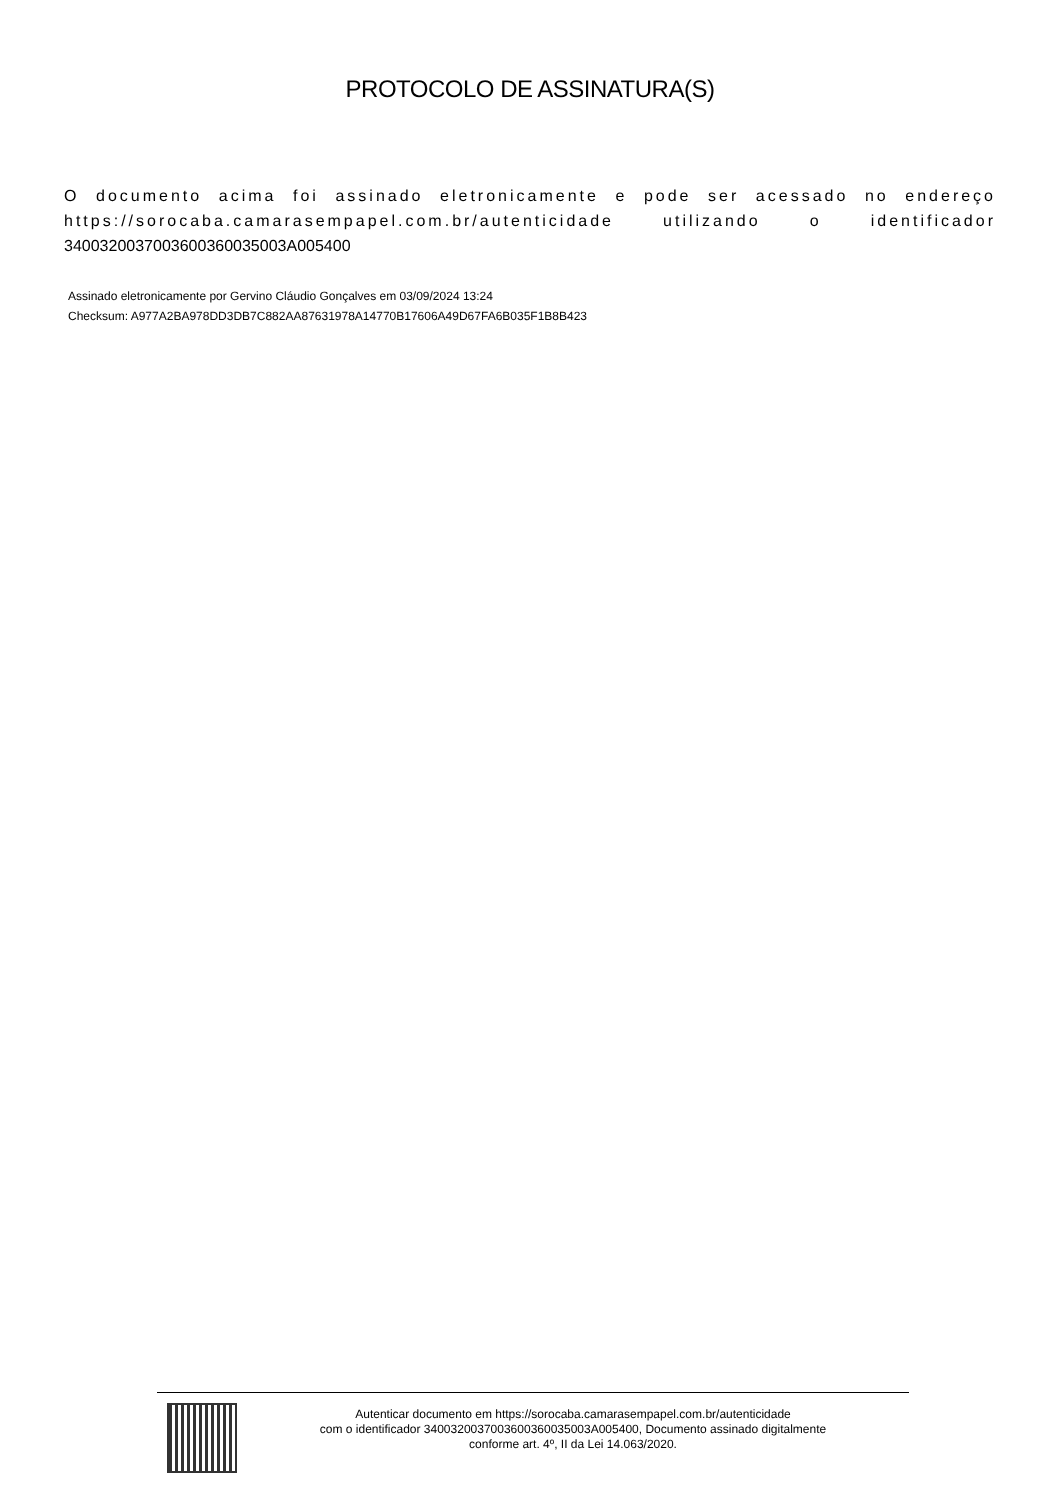PROTOCOLO DE ASSINATURA(S)
O documento acima foi assinado eletronicamente e pode ser acessado no endereço https://sorocaba.camarasempapel.com.br/autenticidade utilizando o identificador 340032003700360036003500​3A005400
Assinado eletronicamente por Gervino Cláudio Gonçalves em 03/09/2024 13:24
Checksum: A977A2BA978DD3DB7C882AA87631978A14770B17606A49D67FA6B035F1B8B423
Autenticar documento em https://sorocaba.camarasempapel.com.br/autenticidade
com o identificador 3400320037003600360035003A005400, Documento assinado digitalmente
conforme art. 4º, II da Lei 14.063/2020.